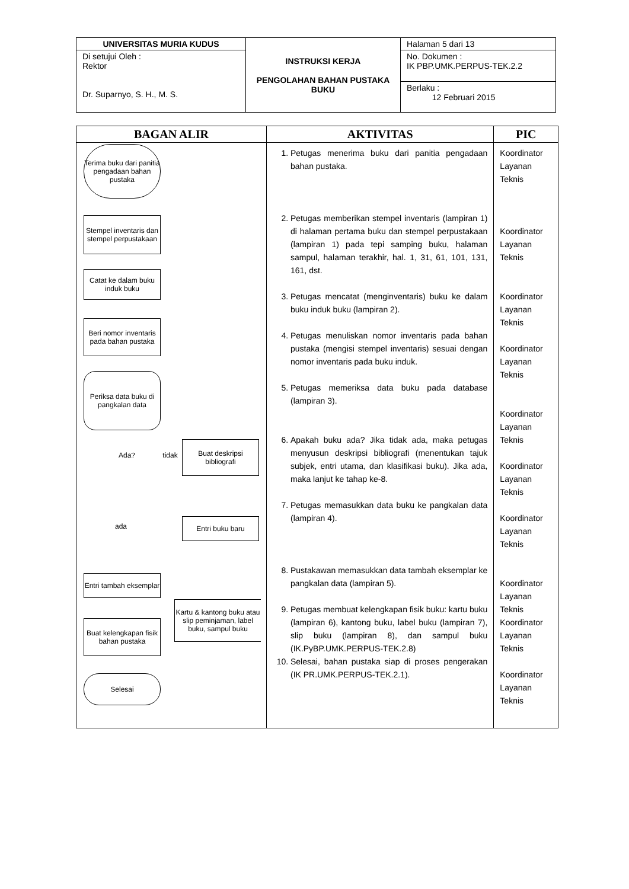| UNIVERSITAS MURIA KUDUS | INSTRUKSI KERJA PENGOLAHAN BAHAN PUSTAKA BUKU | Halaman 5 dari 13 |
| Di setujui Oleh : Rektor Dr. Suparnyo, S. H., M. S. | | No. Dokumen : IK PBP.UMK.PERPUS-TEK.2.2 |
| | | Berlaku : 12 Februari 2015 |
| BAGAN ALIR | AKTIVITAS | PIC |
| --- | --- | --- |
| Terima buku dari panitia pengadaan bahan pustaka Stempel inventaris dan stempel perpustakaan Catat ke dalam buku induk buku Beri nomor inventaris pada bahan pustaka Periksa data buku di pangkalan data Ada? tidak Buat deskripsi bibliografi ada Entri buku baru Entri tambah eksemplar Kartu & kantong buku atau slip peminjaman, label buku, sampul buku Buat kelengkapan fisik bahan pustaka Selesai | 1. Petugas menerima buku dari panitia pengadaan bahan pustaka. 2. Petugas memberikan stempel inventaris (lampiran 1) di halaman pertama buku dan stempel perpustakaan (lampiran 1) pada tepi samping buku, halaman sampul, halaman terakhir, hal. 1, 31, 61, 101, 131, 161, dst. 3. Petugas mencatat (menginventaris) buku ke dalam buku induk buku (lampiran 2). 4. Petugas menuliskan nomor inventaris pada bahan pustaka (mengisi stempel inventaris) sesuai dengan nomor inventaris pada buku induk. 5. Petugas memeriksa data buku pada database (lampiran 3). 6. Apakah buku ada? Jika tidak ada, maka petugas menyusun deskripsi bibliografi (menentukan tajuk subjek, entri utama, dan klasifikasi buku). Jika ada, maka lanjut ke tahap ke-8. 7. Petugas memasukkan data buku ke pangkalan data (lampiran 4). 8. Pustakawan memasukkan data tambah eksemplar ke pangkalan data (lampiran 5). 9. Petugas membuat kelengkapan fisik buku: kartu buku (lampiran 6), kantong buku, label buku (lampiran 7), slip buku (lampiran 8), dan sampul buku (IK.PyBP.UMK.PERPUS-TEK.2.8) 10. Selesai, bahan pustaka siap di proses pengerakan (IK PR.UMK.PERPUS-TEK.2.1). | Koordinator Layanan Teknis Koordinator Layanan Teknis Koordinator Layanan Teknis Koordinator Layanan Teknis Koordinator Layanan Teknis Koordinator Layanan Teknis Koordinator Layanan Teknis Koordinator Layanan Teknis Koordinator Layanan Teknis Koordinator Layanan Teknis |